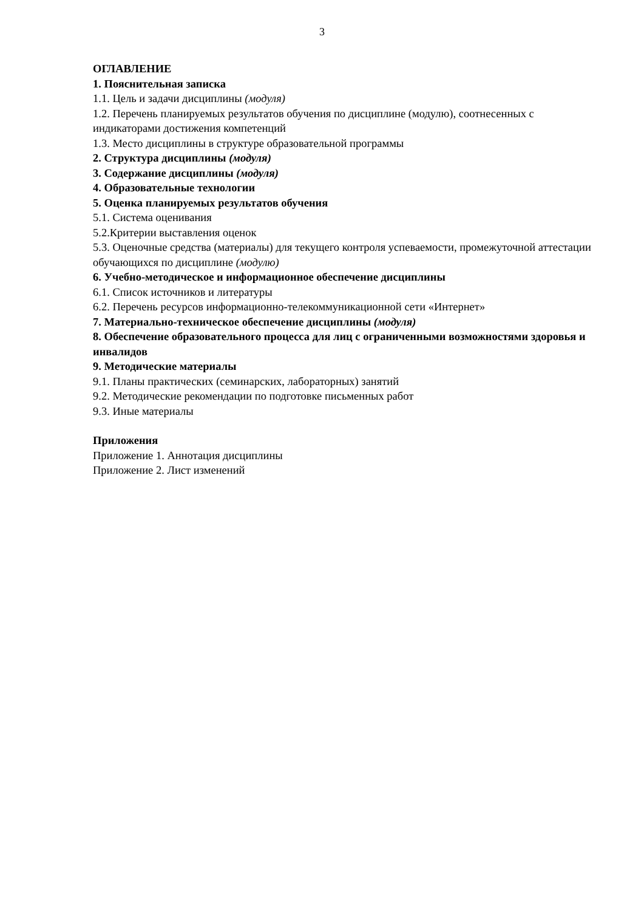3
ОГЛАВЛЕНИЕ
1. Пояснительная записка
1.1. Цель и задачи дисциплины (модуля)
1.2. Перечень планируемых результатов обучения по дисциплине (модулю), соотнесенных с индикаторами достижения компетенций
1.3. Место дисциплины в структуре образовательной программы
2. Структура дисциплины (модуля)
3. Содержание дисциплины (модуля)
4. Образовательные технологии
5. Оценка планируемых результатов обучения
5.1. Система оценивания
5.2.Критерии выставления оценок
5.3. Оценочные средства (материалы) для текущего контроля успеваемости, промежуточной аттестации обучающихся по дисциплине (модулю)
6. Учебно-методическое и информационное обеспечение дисциплины
6.1. Список источников и литературы
6.2. Перечень ресурсов информационно-телекоммуникационной сети «Интернет»
7. Материально-техническое обеспечение дисциплины (модуля)
8. Обеспечение образовательного процесса для лиц с ограниченными возможностями здоровья и инвалидов
9. Методические материалы
9.1. Планы практических (семинарских, лабораторных) занятий
9.2. Методические рекомендации по подготовке письменных работ
9.3. Иные материалы
Приложения
Приложение 1. Аннотация дисциплины
Приложение 2. Лист изменений